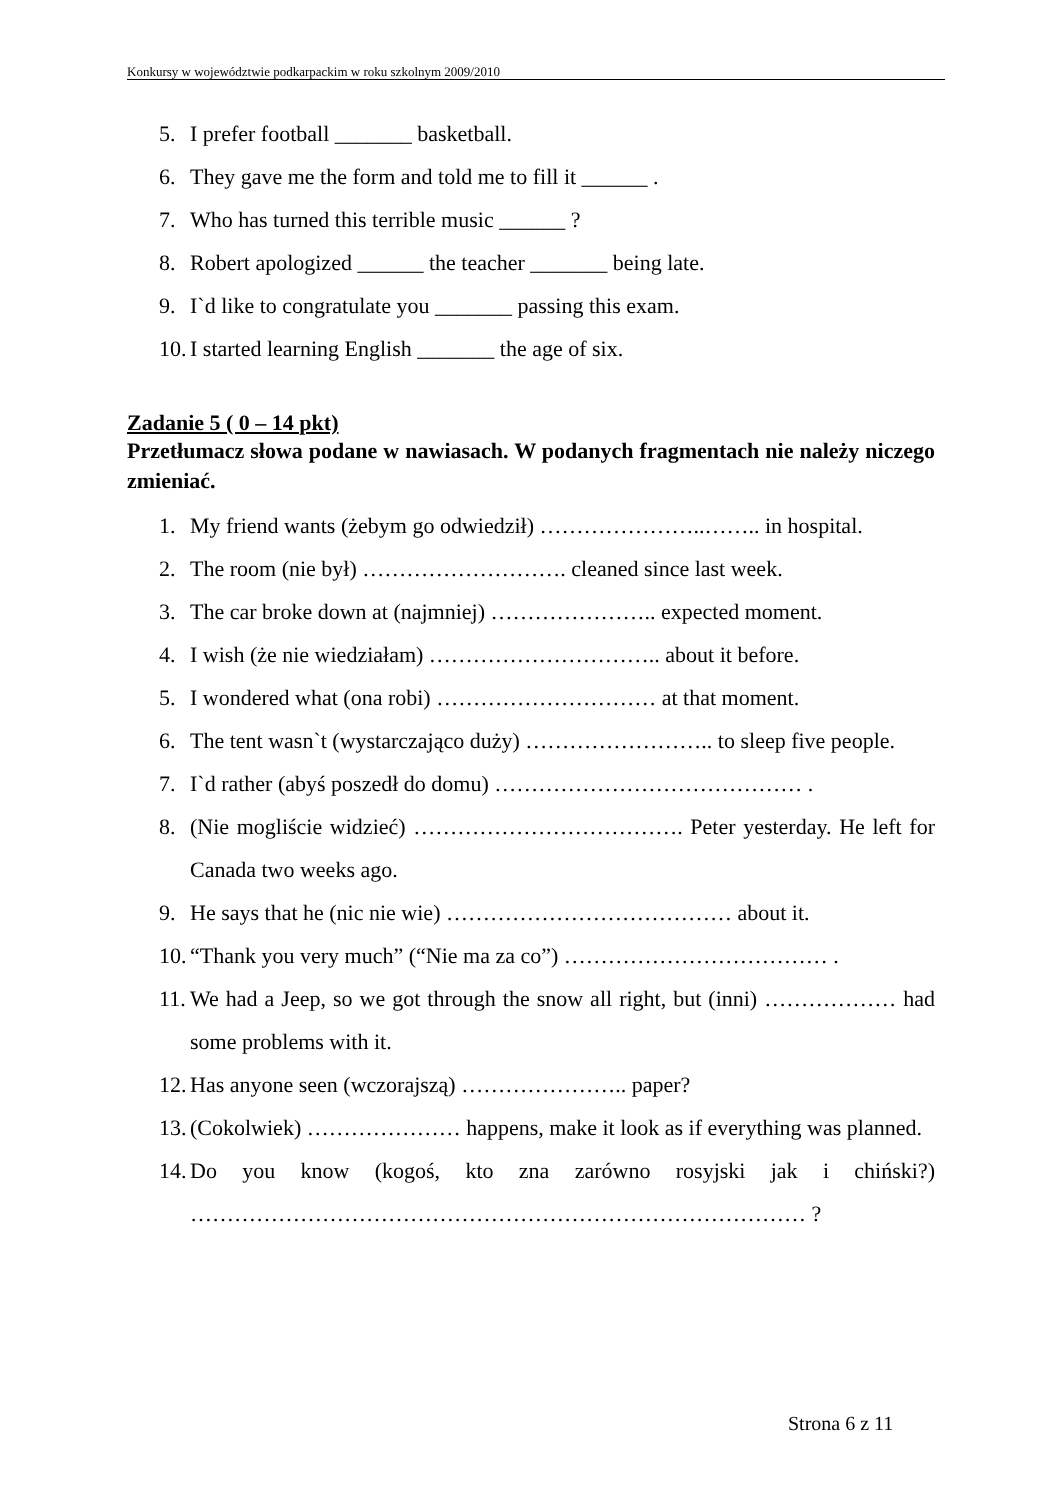Konkursy w województwie podkarpackim w roku szkolnym 2009/2010
5. I prefer football _______ basketball.
6. They gave me the form and told me to fill it ______ .
7. Who has turned this terrible music ______ ?
8. Robert apologized ______ the teacher _______ being late.
9. I`d like to congratulate you _______ passing this exam.
10. I started learning English _______ the age of six.
Zadanie 5 ( 0 – 14 pkt)
Przetłumacz słowa podane w nawiasach. W podanych fragmentach nie należy niczego zmieniać.
1. My friend wants (żebym go odwiedził) …………………..…….. in hospital.
2. The room (nie był) ………………………. cleaned since last week.
3. The car broke down at (najmniej) ………………….. expected moment.
4. I wish (że nie wiedziałam) ………………………….. about it before.
5. I wondered what (ona robi) ………………………… at that moment.
6. The tent wasn`t (wystarczająco duży) …………………….. to sleep five people.
7. I`d rather (abyś poszedł do domu) …………………………………… .
8. (Nie mogliście widzieć) ………………………………. Peter yesterday. He left for Canada two weeks ago.
9. He says that he (nic nie wie) ………………………………… about it.
10. “Thank you very much” (“Nie ma za co”) ……………………………… .
11. We had a Jeep, so we got through the snow all right, but (inni) ……………… had some problems with it.
12. Has anyone seen (wczorajszą) ………………….. paper?
13. (Cokolwiek) ………………… happens, make it look as if everything was planned.
14. Do you know (kogoś, kto zna zarówno rosyjski jak i chiński?) ………………………………………………………………………… ?
Strona 6 z 11